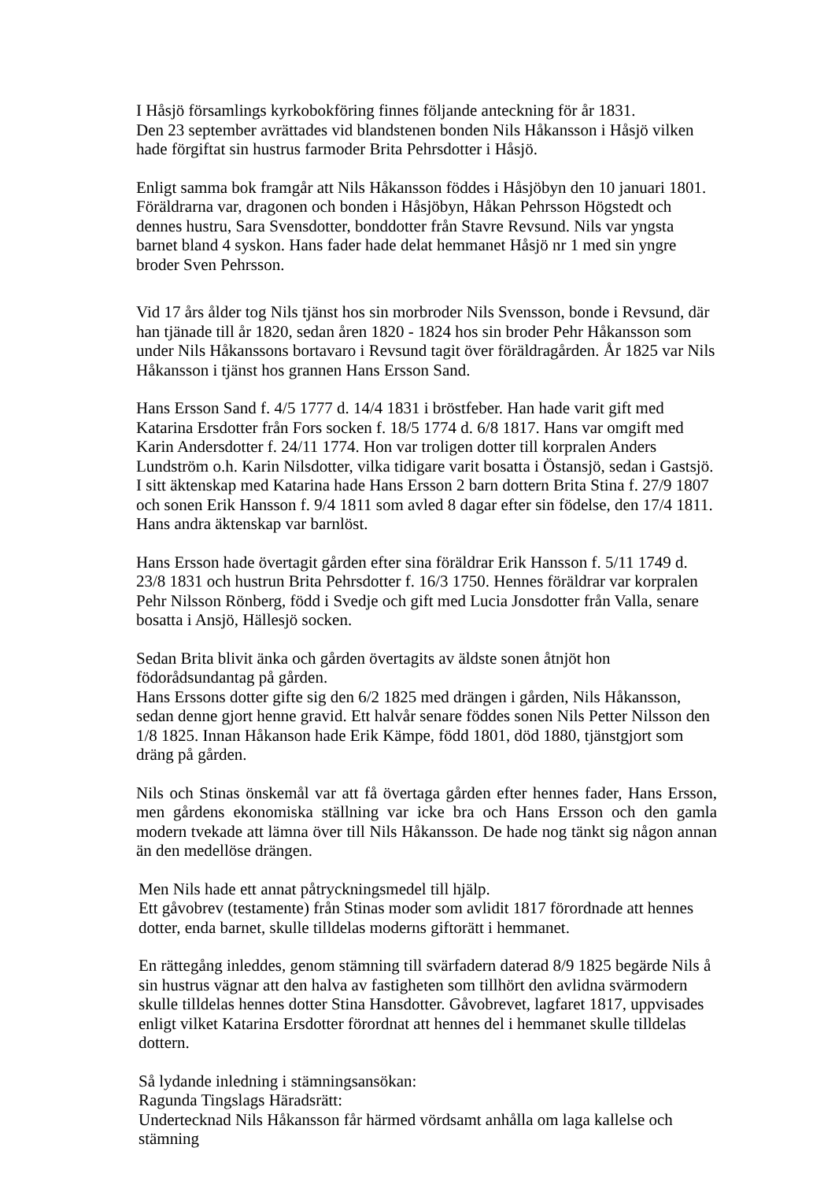I Håsjö församlings kyrkobokföring finnes följande anteckning för år 1831.
Den 23 september avrättades vid blandstenen bonden Nils Håkansson i Håsjö vilken hade förgiftat sin hustrus farmoder Brita Pehrsdotter i Håsjö.
Enligt samma bok framgår att Nils Håkansson föddes i Håsjöbyn den 10 januari 1801. Föräldrarna var, dragonen och bonden i Håsjöbyn, Håkan Pehrsson Högstedt och dennes hustru, Sara Svensdotter, bonddotter från Stavre Revsund. Nils var yngsta barnet bland 4 syskon. Hans fader hade delat hemmanet Håsjö nr 1 med sin yngre broder Sven Pehrsson.
Vid 17 års ålder tog Nils tjänst hos sin morbroder Nils Svensson, bonde i Revsund, där han tjänade till år 1820, sedan åren 1820 - 1824 hos sin broder Pehr Håkansson som under Nils Håkanssons bortavaro i Revsund tagit över föräldragården. År 1825 var Nils Håkansson i tjänst hos grannen Hans Ersson Sand.
Hans Ersson Sand f. 4/5 1777 d. 14/4 1831 i bröstfeber. Han hade varit gift med Katarina Ersdotter från Fors socken f. 18/5 1774 d. 6/8 1817. Hans var omgift med Karin Andersdotter f. 24/11 1774. Hon var troligen dotter till korpralen Anders Lundström o.h. Karin Nilsdotter, vilka tidigare varit bosatta i Östansjö, sedan i Gastsjö. I sitt äktenskap med Katarina hade Hans Ersson 2 barn dottern Brita Stina f. 27/9 1807 och sonen Erik Hansson f. 9/4 1811 som avled 8 dagar efter sin födelse, den 17/4 1811. Hans andra äktenskap var barnlöst.
Hans Ersson hade övertagit gården efter sina föräldrar Erik Hansson f. 5/11 1749 d. 23/8 1831 och hustrun Brita Pehrsdotter f. 16/3 1750. Hennes föräldrar var korpralen Pehr Nilsson Rönberg, född i Svedje och gift med Lucia Jonsdotter från Valla, senare bosatta i Ansjö, Hällesjö socken.
Sedan Brita blivit änka och gården övertagits av äldste sonen åtnjöt hon födorådsundantag på gården.
Hans Erssons dotter gifte sig den 6/2 1825 med drängen i gården, Nils Håkansson, sedan denne gjort henne gravid. Ett halvår senare föddes sonen Nils Petter Nilsson den 1/8 1825. Innan Håkanson hade Erik Kämpe, född 1801, död 1880, tjänstgjort som dräng på gården.
Nils och Stinas önskemål var att få övertaga gården efter hennes fader, Hans Ersson, men gårdens ekonomiska ställning var icke bra och Hans Ersson och den gamla modern tvekade att lämna över till Nils Håkansson. De hade nog tänkt sig någon annan än den medellöse drängen.
Men Nils hade ett annat påtryckningsmedel till hjälp.
Ett gåvobrev (testamente) från Stinas moder som avlidit 1817 förordnade att hennes dotter, enda barnet, skulle tilldelas moderns giftorätt i hemmanet.
En rättegång inleddes, genom stämning till svärfadern daterad 8/9 1825 begärde Nils å sin hustrus vägnar att den halva av fastigheten som tillhört den avlidna svärmodern skulle tilldelas hennes dotter Stina Hansdotter. Gåvobrevet, lagfaret 1817, uppvisades enligt vilket Katarina Ersdotter förordnat att hennes del i hemmanet skulle tilldelas dottern.
Så lydande inledning i stämningsansökan:
Ragunda Tingslags Häradsrätt:
Undertecknad Nils Håkansson får härmed vördsamt anhålla om laga kallelse och stämning